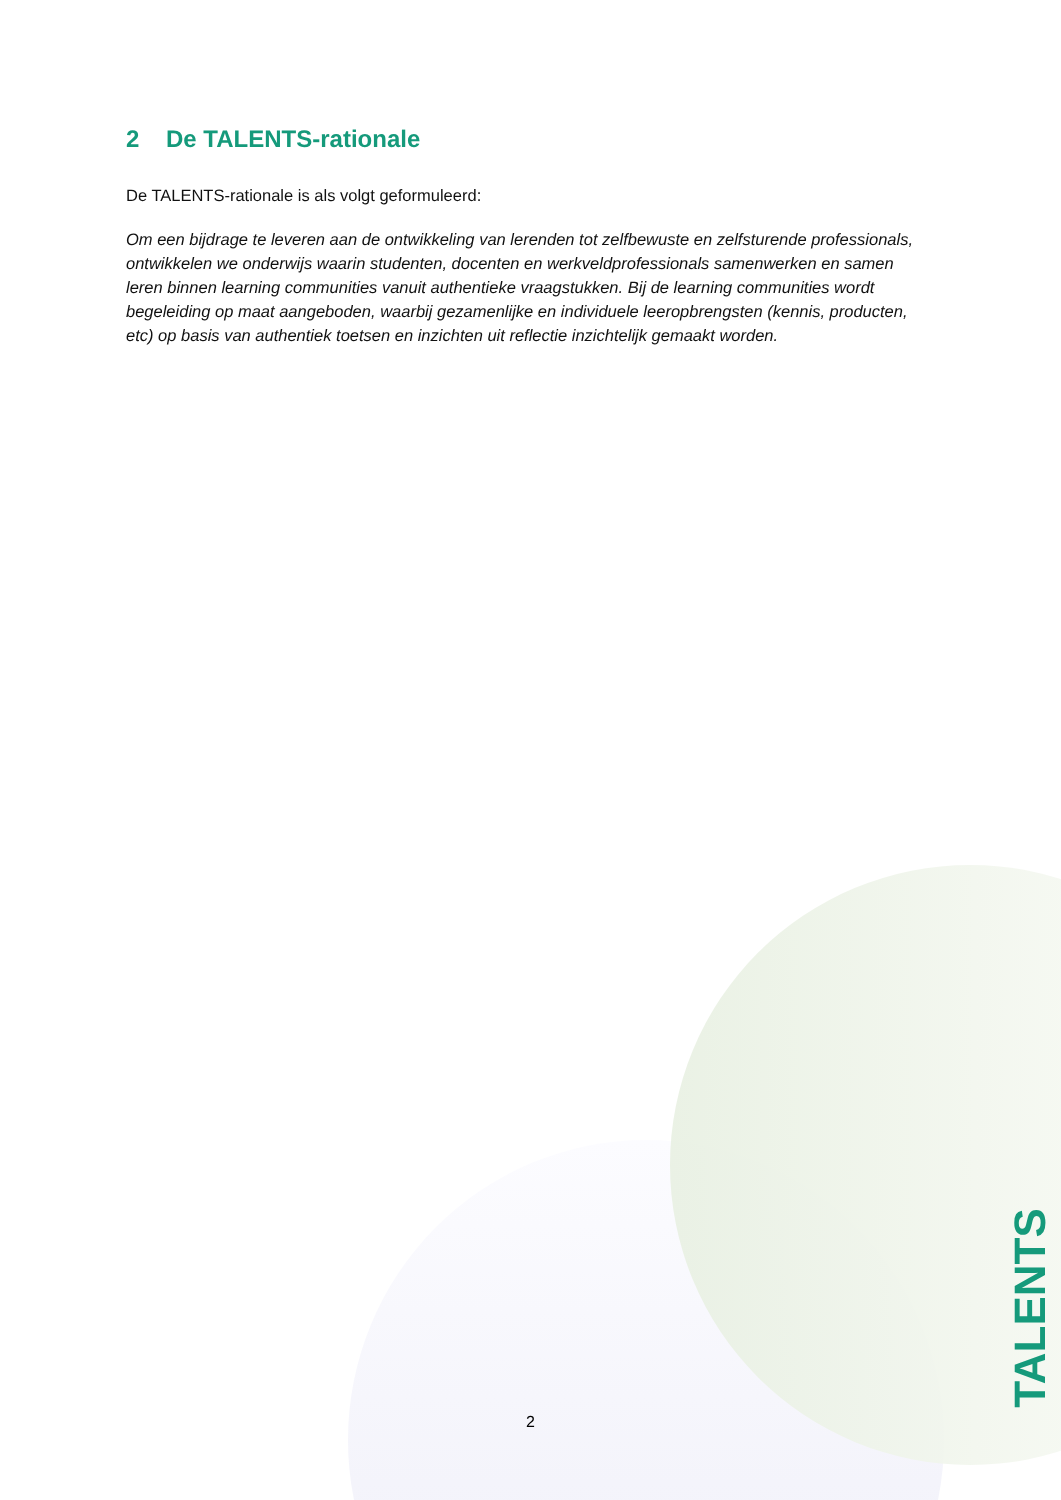2 De TALENTS-rationale
De TALENTS-rationale is als volgt geformuleerd:
Om een bijdrage te leveren aan de ontwikkeling van lerenden tot zelfbewuste en zelfsturende professionals, ontwikkelen we onderwijs waarin studenten, docenten en werkveldprofessionals samenwerken en samen leren binnen learning communities vanuit authentieke vraagstukken. Bij de learning communities wordt begeleiding op maat aangeboden, waarbij gezamenlijke en individuele leeropbrengsten (kennis, producten, etc) op basis van authentiek toetsen en inzichten uit reflectie inzichtelijk gemaakt worden.
2
TALENTS